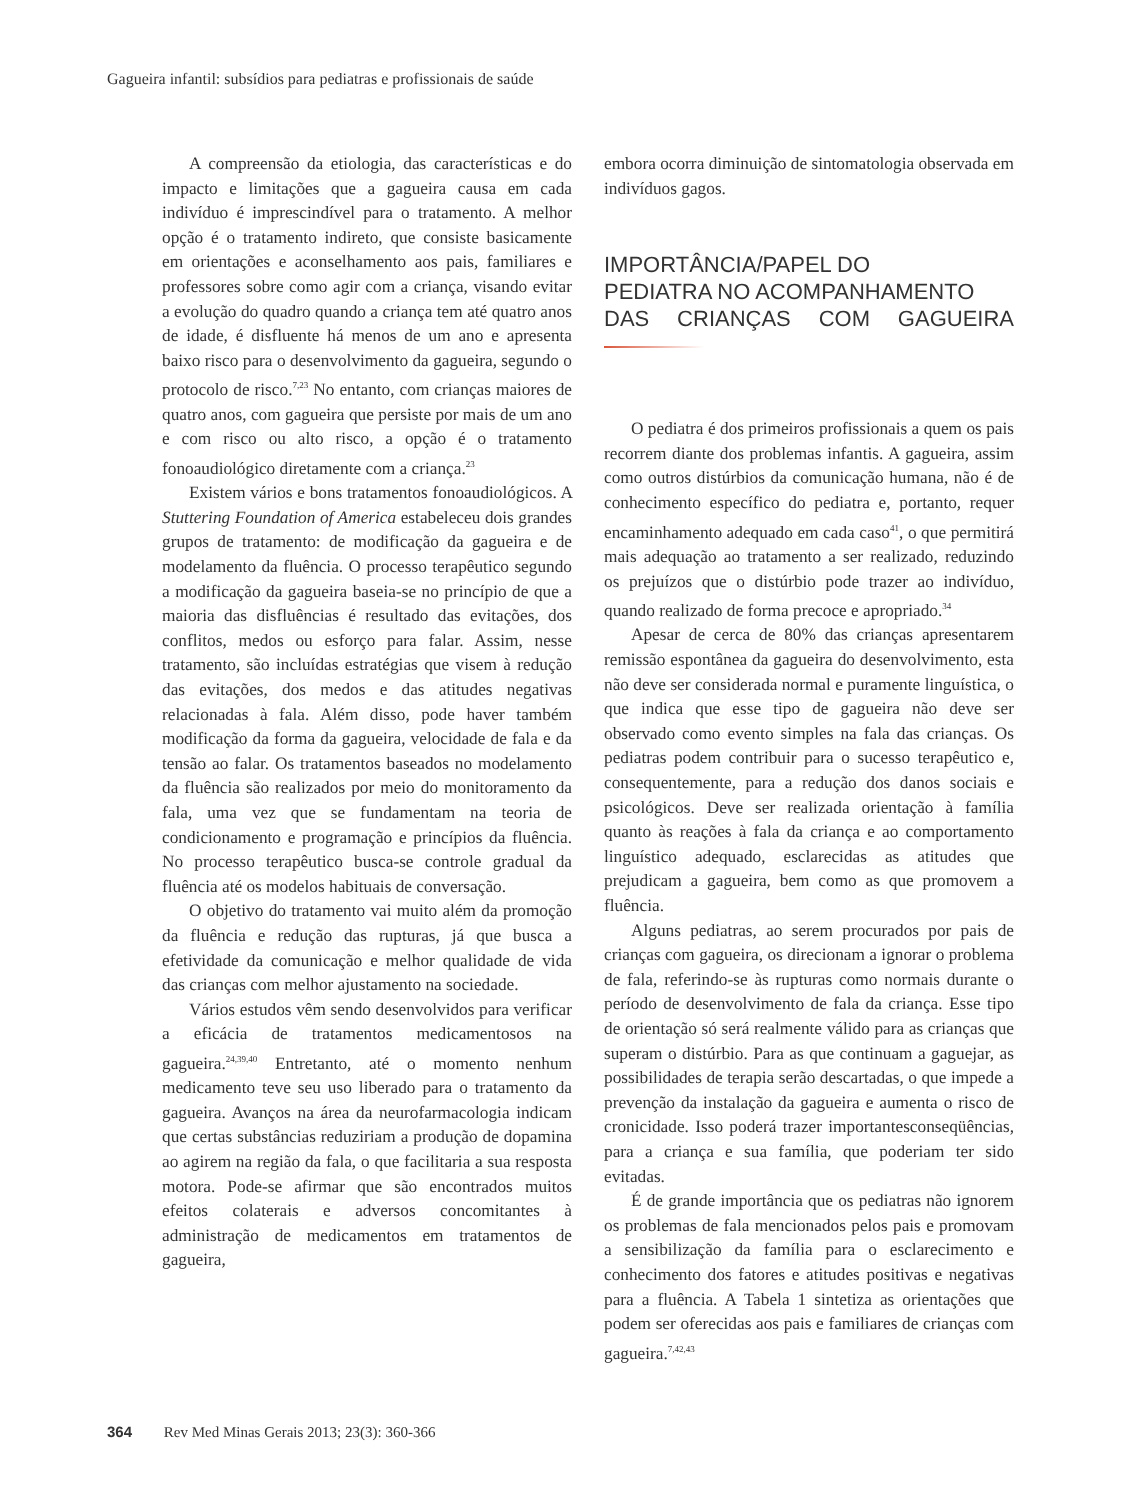Gagueira infantil: subsídios para pediatras e profissionais de saúde
A compreensão da etiologia, das características e do impacto e limitações que a gagueira causa em cada indivíduo é imprescindível para o tratamento. A melhor opção é o tratamento indireto, que consiste basicamente em orientações e aconselhamento aos pais, familiares e professores sobre como agir com a criança, visando evitar a evolução do quadro quando a criança tem até quatro anos de idade, é disfluente há menos de um ano e apresenta baixo risco para o desenvolvimento da gagueira, segundo o protocolo de risco.<sup>7,23</sup> No entanto, com crianças maiores de quatro anos, com gagueira que persiste por mais de um ano e com risco ou alto risco, a opção é o tratamento fonoaudiológico diretamente com a criança.<sup>23</sup>
Existem vários e bons tratamentos fonoaudiológicos. A Stuttering Foundation of America estabeleceu dois grandes grupos de tratamento: de modificação da gagueira e de modelamento da fluência. O processo terapêutico segundo a modificação da gagueira baseia-se no princípio de que a maioria das disfluências é resultado das evitações, dos conflitos, medos ou esforço para falar. Assim, nesse tratamento, são incluídas estratégias que visem à redução das evitações, dos medos e das atitudes negativas relacionadas à fala. Além disso, pode haver também modificação da forma da gagueira, velocidade de fala e da tensão ao falar. Os tratamentos baseados no modelamento da fluência são realizados por meio do monitoramento da fala, uma vez que se fundamentam na teoria de condicionamento e programação e princípios da fluência. No processo terapêutico busca-se controle gradual da fluência até os modelos habituais de conversação.
O objetivo do tratamento vai muito além da promoção da fluência e redução das rupturas, já que busca a efetividade da comunicação e melhor qualidade de vida das crianças com melhor ajustamento na sociedade.
Vários estudos vêm sendo desenvolvidos para verificar a eficácia de tratamentos medicamentosos na gagueira.<sup>24,39,40</sup> Entretanto, até o momento nenhum medicamento teve seu uso liberado para o tratamento da gagueira. Avanços na área da neurofarmacologia indicam que certas substâncias reduziriam a produção de dopamina ao agirem na região da fala, o que facilitaria a sua resposta motora. Pode-se afirmar que são encontrados muitos efeitos colaterais e adversos concomitantes à administração de medicamentos em tratamentos de gagueira,
embora ocorra diminuição de sintomatologia observada em indivíduos gagos.
IMPORTÂNCIA/PAPEL DO
PEDIATRA NO ACOMPANHAMENTO
DAS CRIANÇAS COM GAGUEIRA
O pediatra é dos primeiros profissionais a quem os pais recorrem diante dos problemas infantis. A gagueira, assim como outros distúrbios da comunicação humana, não é de conhecimento específico do pediatra e, portanto, requer encaminhamento adequado em cada caso<sup>41</sup>, o que permitirá mais adequação ao tratamento a ser realizado, reduzindo os prejuízos que o distúrbio pode trazer ao indivíduo, quando realizado de forma precoce e apropriado.<sup>34</sup>
Apesar de cerca de 80% das crianças apresentarem remissão espontânea da gagueira do desenvolvimento, esta não deve ser considerada normal e puramente linguística, o que indica que esse tipo de gagueira não deve ser observado como evento simples na fala das crianças. Os pediatras podem contribuir para o sucesso terapêutico e, consequentemente, para a redução dos danos sociais e psicológicos. Deve ser realizada orientação à família quanto às reações à fala da criança e ao comportamento linguístico adequado, esclarecidas as atitudes que prejudicam a gagueira, bem como as que promovem a fluência.
Alguns pediatras, ao serem procurados por pais de crianças com gagueira, os direcionam a ignorar o problema de fala, referindo-se às rupturas como normais durante o período de desenvolvimento de fala da criança. Esse tipo de orientação só será realmente válido para as crianças que superam o distúrbio. Para as que continuam a gaguejar, as possibilidades de terapia serão descartadas, o que impede a prevenção da instalação da gagueira e aumenta o risco de cronicidade. Isso poderá trazer importantesconseqüências, para a criança e sua família, que poderiam ter sido evitadas.
É de grande importância que os pediatras não ignorem os problemas de fala mencionados pelos pais e promovam a sensibilização da família para o esclarecimento e conhecimento dos fatores e atitudes positivas e negativas para a fluência. A Tabela 1 sintetiza as orientações que podem ser oferecidas aos pais e familiares de crianças com gagueira.<sup>7,42,43</sup>
364 Rev Med Minas Gerais 2013; 23(3): 360-366